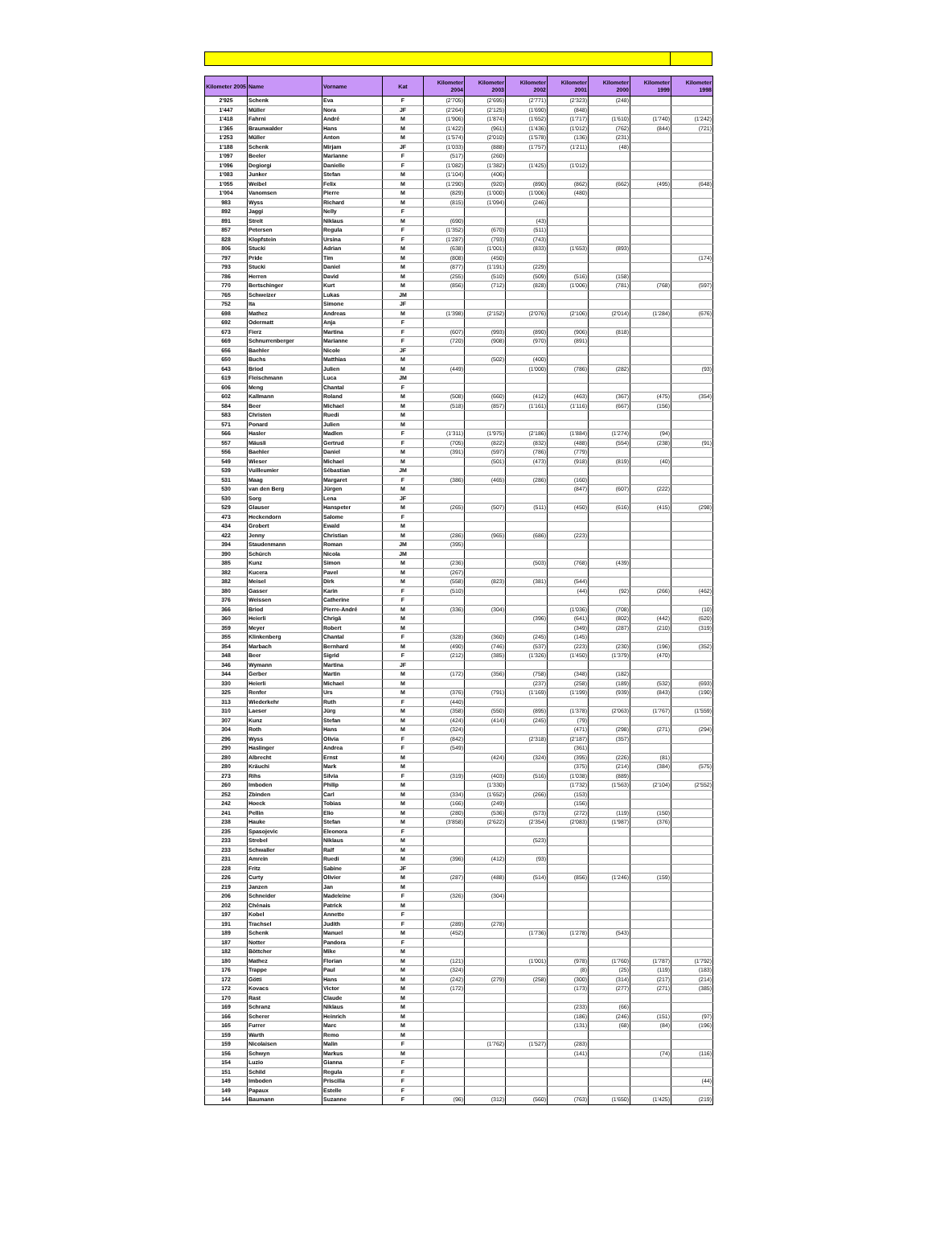| Kilometer 2005 | Name | Vorname | Kat | Kilometer 2004 | Kilometer 2003 | Kilometer 2002 | Kilometer 2001 | Kilometer 2000 | Kilometer 1999 | Kilometer 1998 |
| --- | --- | --- | --- | --- | --- | --- | --- | --- | --- | --- |
| 2'925 | Schenk | Eva | F | (2'705) | (2'695) | (2'771) | (2'323) | (248) | | |
| 1'447 | Müller | Nora | JF | (2'264) | (2'125) | (1'690) | (848) | | | |
| 1'418 | Fahrni | André | M | (1'906) | (1'874) | (1'652) | (1'717) | (1'610) | (1'740) | (1'242) |
| 1'365 | Braunwalder | Hans | M | (1'422) | (961) | (1'436) | (1'012) | (762) | (844) | (721) |
| 1'253 | Müller | Anton | M | (1'574) | (2'010) | (1'578) | (136) | (231) | | |
| 1'188 | Schenk | Mirjam | JF | (1'033) | (888) | (1'757) | (1'211) | (48) | | |
| 1'097 | Beeler | Marianne | F | (517) | (260) | | | | | |
| 1'096 | Degiorgi | Danielle | F | (1'082) | (1'382) | (1'425) | (1'012) | | | |
| 1'083 | Junker | Stefan | M | (1'104) | (406) | | | | | |
| 1'055 | Weibel | Felix | M | (1'290) | (920) | (890) | (862) | (662) | (495) | (648) |
| 1'004 | Vanomsen | Pierre | M | (829) | (1'000) | (1'006) | (480) | | | |
| 983 | Wyss | Richard | M | (815) | (1'094) | (246) | | | | |
| 892 | Jaggi | Nelly | F | | | | | | | |
| 891 | Streit | Niklaus | M | (690) | | (43) | | | | |
| 857 | Petersen | Regula | F | (1'352) | (670) | (511) | | | | |
| 828 | Klopfstein | Ursina | F | (1'287) | (793) | (743) | | | | |
| 806 | Stucki | Adrian | M | (638) | (1'001) | (833) | (1'653) | (893) | | |
| 797 | Pride | Tim | M | (808) | (450) | | | | | (174) |
| 793 | Stucki | Daniel | M | (877) | (1'191) | (229) | | | | |
| 786 | Herren | David | M | (255) | (510) | (509) | (516) | (158) | | |
| 770 | Bertschinger | Kurt | M | (856) | (712) | (828) | (1'006) | (781) | (768) | (597) |
| 765 | Schweizer | Lukas | JM | | | | | | | |
| 752 | Ita | Simone | JF | | | | | | | |
| 698 | Mathez | Andreas | M | (1'398) | (2'152) | (2'076) | (2'106) | (2'014) | (1'284) | (676) |
| 692 | Odermatt | Anja | F | | | | | | | |
| 673 | Fierz | Martina | F | (607) | (993) | (890) | (906) | (818) | | |
| 669 | Schnurrenberger | Marianne | F | (720) | (908) | (970) | (891) | | | |
| 656 | Baehler | Nicole | JF | | | | | | | |
| 650 | Buchs | Matthias | M | | (502) | (400) | | | | |
| 643 | Briod | Julien | M | (449) | | (1'000) | (786) | (282) | | (93) |
| 619 | Fleischmann | Luca | JM | | | | | | | |
| 606 | Meng | Chantal | F | | | | | | | |
| 602 | Kallmann | Roland | M | (508) | (660) | (412) | (463) | (367) | (475) | (354) |
| 584 | Beer | Michael | M | (518) | (857) | (1'161) | (1'116) | (667) | (156) | |
| 583 | Christen | Ruedi | M | | | | | | | |
| 571 | Ponard | Julien | M | | | | | | | |
| 566 | Hasler | Madlen | F | (1'311) | (1'975) | (2'186) | (1'884) | (1'274) | (94) | |
| 557 | Mäusli | Gertrud | F | (705) | (822) | (832) | (488) | (554) | (238) | (91) |
| 556 | Baehler | Daniel | M | (391) | (597) | (786) | (779) | | | |
| 549 | Wieser | Michael | M | | (501) | (473) | (918) | (819) | (40) | |
| 539 | Vuilleumier | Sébastian | JM | | | | | | | |
| 531 | Maag | Margaret | F | (386) | (465) | (286) | (160) | | | |
| 530 | van den Berg | Jürgen | M | | | | (847) | (607) | (222) | |
| 530 | Sorg | Lena | JF | | | | | | | |
| 529 | Glauser | Hanspeter | M | (265) | (507) | (511) | (450) | (616) | (415) | (298) |
| 473 | Heckendorn | Salome | F | | | | | | | |
| 434 | Grobert | Ewald | M | | | | | | | |
| 422 | Jenny | Christian | M | (286) | (965) | (686) | (223) | | | |
| 394 | Staudenmann | Roman | JM | (395) | | | | | | |
| 390 | Schürch | Nicola | JM | | | | | | | |
| 385 | Kunz | Simon | M | (236) | | (503) | (768) | (439) | | |
| 382 | Kucera | Pavel | M | (267) | | | | | | |
| 382 | Meisel | Dirk | M | (558) | (823) | (381) | (544) | | | |
| 380 | Gasser | Karin | F | (510) | | | (44) | (92) | (266) | (462) |
| 376 | Weissen | Catherine | F | | | | | | | |
| 366 | Briod | Pierre-André | M | (336) | (304) | | (1'036) | (708) | | (10) |
| 360 | Heierli | Chrigä | M | | | (396) | (641) | (802) | (442) | (620) |
| 359 | Meyer | Robert | M | | | | (349) | (287) | (210) | (319) |
| 355 | Klinkenberg | Chantal | F | (328) | (360) | (245) | (145) | | | |
| 354 | Marbach | Bernhard | M | (490) | (746) | (537) | (223) | (230) | (196) | (352) |
| 348 | Beer | Sigrid | F | (212) | (385) | (1'326) | (1'450) | (1'379) | (470) | |
| 346 | Wymann | Martina | JF | | | | | | | |
| 344 | Gerber | Martin | M | (172) | (356) | (758) | (348) | (182) | | |
| 330 | Heierli | Michael | M | | | (237) | (258) | (189) | (532) | (693) |
| 325 | Renfer | Urs | M | (376) | (791) | (1'169) | (1'199) | (939) | (843) | (190) |
| 313 | Wiederkehr | Ruth | F | (440) | | | | | | |
| 310 | Laeser | Jürg | M | (358) | (550) | (895) | (1'378) | (2'063) | (1'767) | (1'559) |
| 307 | Kunz | Stefan | M | (424) | (414) | (245) | (79) | | | |
| 304 | Roth | Hans | M | (324) | | | (471) | (298) | (271) | (294) |
| 296 | Wyss | Olivia | F | (842) | | (2'318) | (2'187) | (357) | | |
| 290 | Haslinger | Andrea | F | (549) | | | (361) | | | |
| 280 | Albrecht | Ernst | M | | (424) | (324) | (395) | (226) | (81) | |
| 280 | Kräuchi | Mark | M | | | | (375) | (214) | (384) | (575) |
| 273 | Rihs | Silvia | F | (319) | (403) | (516) | (1'038) | (889) | | |
| 260 | Imboden | Philip | M | | (1'330) | | (1'732) | (1'563) | (2'104) | (2'552) |
| 252 | Zbinden | Carl | M | (334) | (1'652) | (266) | (153) | | | |
| 242 | Hoeck | Tobias | M | (166) | (249) | | (156) | | | |
| 241 | Pellin | Elio | M | (280) | (536) | (573) | (272) | (119) | (150) | |
| 238 | Hauke | Stefan | M | (3'858) | (2'622) | (2'354) | (2'083) | (1'987) | (376) | |
| 235 | Spasojevic | Eleonora | F | | | | | | | |
| 233 | Strebel | Niklaus | M | | | (523) | | | | |
| 233 | Schwaller | Ralf | M | | | | | | | |
| 231 | Amrein | Ruedi | M | (396) | (412) | (93) | | | | |
| 228 | Fritz | Sabine | JF | | | | | | | |
| 226 | Curty | Olivier | M | (287) | (488) | (514) | (856) | (1'246) | (159) | |
| 219 | Janzen | Jan | M | | | | | | | |
| 206 | Schneider | Madeleine | F | (326) | (304) | | | | | |
| 202 | Chénais | Patrick | M | | | | | | | |
| 197 | Kobel | Annette | F | | | | | | | |
| 191 | Trachsel | Judith | F | (289) | (278) | | | | | |
| 189 | Schenk | Manuel | M | (452) | | (1'736) | (1'278) | (543) | | |
| 187 | Notter | Pandora | F | | | | | | | |
| 182 | Böttcher | Mike | M | | | | | | | |
| 180 | Mathez | Florian | M | (121) | | (1'001) | (978) | (1'760) | (1'787) | (1'792) |
| 176 | Trappe | Paul | M | (324) | | | (8) | (25) | (119) | (183) |
| 172 | Götti | Hans | M | (242) | (279) | (258) | (300) | (314) | (217) | (214) |
| 172 | Kovacs | Victor | M | (172) | | | (173) | (277) | (271) | (385) |
| 170 | Rast | Claude | M | | | | | | | |
| 169 | Schranz | Niklaus | M | | | | (233) | (66) | | |
| 166 | Scherer | Heinrich | M | | | | (186) | (246) | (151) | (97) |
| 165 | Furrer | Marc | M | | | | (131) | (68) | (84) | (196) |
| 159 | Warth | Remo | M | | | | | | | |
| 159 | Nicolaisen | Malin | F | | (1'762) | (1'527) | (283) | | | |
| 156 | Schwyn | Markus | M | | | | (141) | | (74) | (116) |
| 154 | Luzio | Gianna | F | | | | | | | |
| 151 | Schild | Regula | F | | | | | | | |
| 149 | Imboden | Priscilla | F | | | | | | | (44) |
| 149 | Papaux | Estelle | F | | | | | | | |
| 144 | Baumann | Suzanne | F | (96) | (312) | (560) | (763) | (1'650) | (1'425) | (219) |